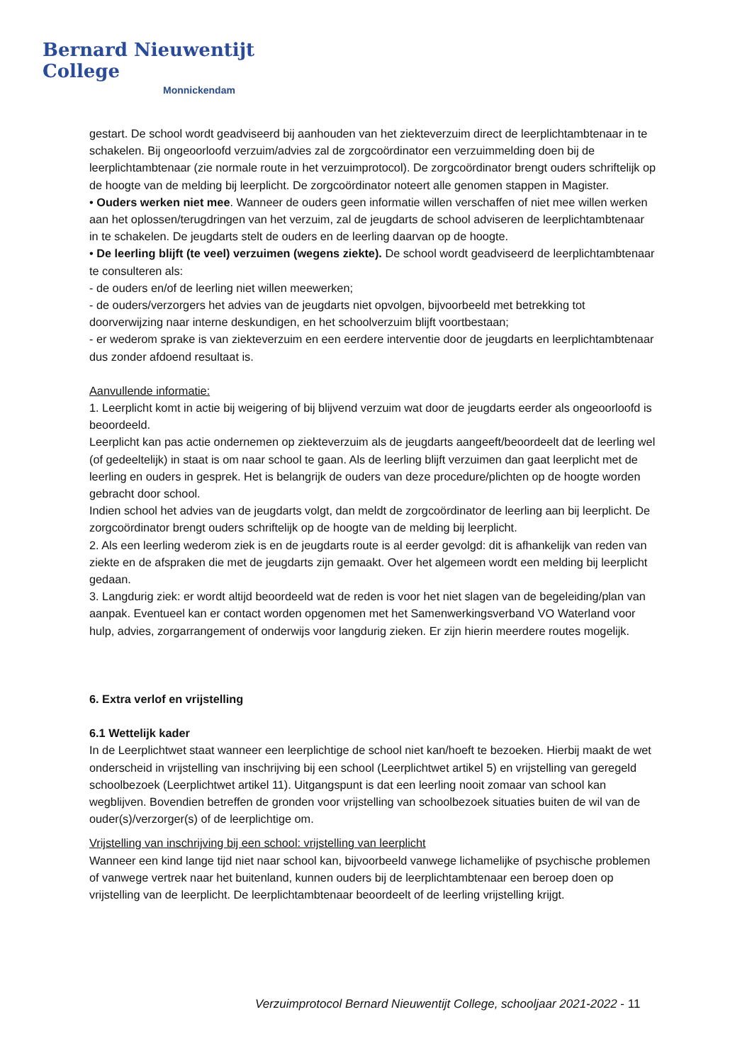Bernard Nieuwentijt College
Monnickendam
gestart. De school wordt geadviseerd bij aanhouden van het ziekteverzuim direct de leerplichtambtenaar in te schakelen. Bij ongeoorloofd verzuim/advies zal de zorgcoördinator een verzuimmelding doen bij de leerplichtambtenaar (zie normale route in het verzuimprotocol). De zorgcoördinator brengt ouders schriftelijk op de hoogte van de melding bij leerplicht. De zorgcoördinator noteert alle genomen stappen in Magister.
• Ouders werken niet mee. Wanneer de ouders geen informatie willen verschaffen of niet mee willen werken aan het oplossen/terugdringen van het verzuim, zal de jeugdarts de school adviseren de leerplichtambtenaar in te schakelen. De jeugdarts stelt de ouders en de leerling daarvan op de hoogte.
• De leerling blijft (te veel) verzuimen (wegens ziekte). De school wordt geadviseerd de leerplichtambtenaar te consulteren als:
- de ouders en/of de leerling niet willen meewerken;
- de ouders/verzorgers het advies van de jeugdarts niet opvolgen, bijvoorbeeld met betrekking tot doorverwijzing naar interne deskundigen, en het schoolverzuim blijft voortbestaan;
- er wederom sprake is van ziekteverzuim en een eerdere interventie door de jeugdarts en leerplichtambtenaar dus zonder afdoend resultaat is.
Aanvullende informatie:
1. Leerplicht komt in actie bij weigering of bij blijvend verzuim wat door de jeugdarts eerder als ongeoorloofd is beoordeeld.
Leerplicht kan pas actie ondernemen op ziekteverzuim als de jeugdarts aangeeft/beoordeelt dat de leerling wel (of gedeeltelijk) in staat is om naar school te gaan. Als de leerling blijft verzuimen dan gaat leerplicht met de leerling en ouders in gesprek. Het is belangrijk de ouders van deze procedure/plichten op de hoogte worden gebracht door school.
Indien school het advies van de jeugdarts volgt, dan meldt de zorgcoördinator de leerling aan bij leerplicht. De zorgcoördinator brengt ouders schriftelijk op de hoogte van de melding bij leerplicht.
2. Als een leerling wederom ziek is en de jeugdarts route is al eerder gevolgd: dit is afhankelijk van reden van ziekte en de afspraken die met de jeugdarts zijn gemaakt. Over het algemeen wordt een melding bij leerplicht gedaan.
3. Langdurig ziek: er wordt altijd beoordeeld wat de reden is voor het niet slagen van de begeleiding/plan van aanpak. Eventueel kan er contact worden opgenomen met het Samenwerkingsverband VO Waterland voor hulp, advies, zorgarrangement of onderwijs voor langdurig zieken. Er zijn hierin meerdere routes mogelijk.
6. Extra verlof en vrijstelling
6.1 Wettelijk kader
In de Leerplichtwet staat wanneer een leerplichtige de school niet kan/hoeft te bezoeken. Hierbij maakt de wet onderscheid in vrijstelling van inschrijving bij een school (Leerplichtwet artikel 5) en vrijstelling van geregeld schoolbezoek (Leerplichtwet artikel 11). Uitgangspunt is dat een leerling nooit zomaar van school kan wegblijven. Bovendien betreffen de gronden voor vrijstelling van schoolbezoek situaties buiten de wil van de ouder(s)/verzorger(s) of de leerplichtige om.
Vrijstelling van inschrijving bij een school: vrijstelling van leerplicht
Wanneer een kind lange tijd niet naar school kan, bijvoorbeeld vanwege lichamelijke of psychische problemen of vanwege vertrek naar het buitenland, kunnen ouders bij de leerplichtambtenaar een beroep doen op vrijstelling van de leerplicht. De leerplichtambtenaar beoordeelt of de leerling vrijstelling krijgt.
Verzuimprotocol Bernard Nieuwentijt College, schooljaar 2021-2022 - 11